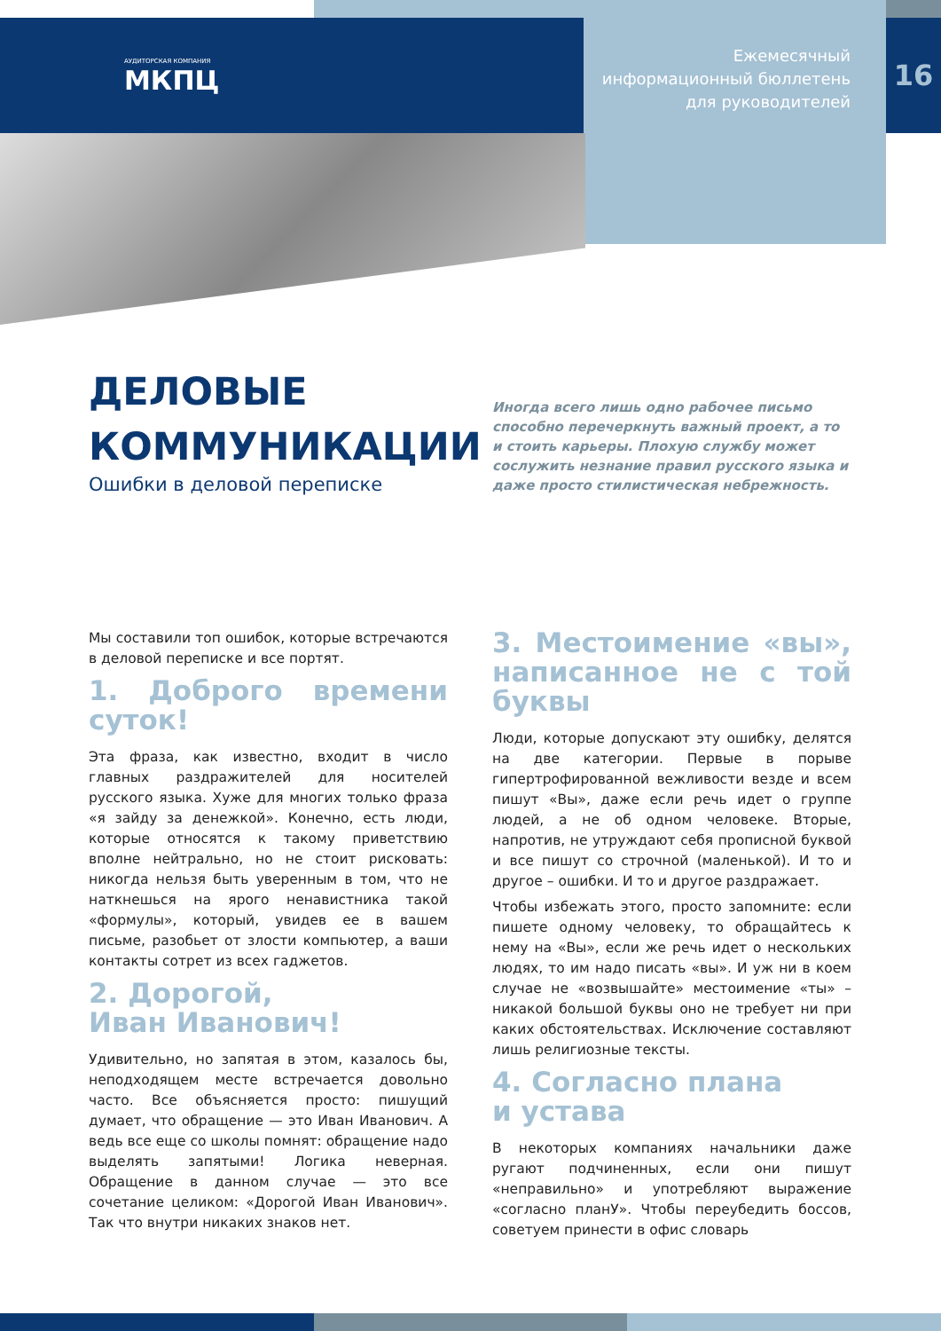АУДИТОРСКАЯ КОМПАНИЯ
МКПЦ
Ежемесячный
информационный бюллетень
для руководителей
16
ДЕЛОВЫЕ КОММУНИКАЦИИ
Ошибки в деловой переписке
Иногда всего лишь одно рабочее письмо способно перечеркнуть важный проект, а то и стоить карьеры. Плохую службу может сослужить незнание правил русского языка и даже просто стилистическая небрежность.
Мы составили топ ошибок, которые встречаются в деловой переписке и все портят.
1. Доброго времени суток!
Эта фраза, как известно, входит в число главных раздражителей для носителей русского языка. Хуже для многих только фраза «я зайду за денежкой». Конечно, есть люди, которые относятся к такому приветствию вполне нейтрально, но не стоит рисковать: никогда нельзя быть уверенным в том, что не наткнешься на ярого ненавистника такой «формулы», который, увидев ее в вашем письме, разобьет от злости компьютер, а ваши контакты сотрет из всех гаджетов.
2. Дорогой,
Иван Иванович!
Удивительно, но запятая в этом, казалось бы, неподходящем месте встречается довольно часто. Все объясняется просто: пишущий думает, что обращение — это Иван Иванович. А ведь все еще со школы помнят: обращение надо выделять запятыми! Логика неверная. Обращение в данном случае — это все сочетание целиком: «Дорогой Иван Иванович». Так что внутри никаких знаков нет.
3. Местоимение «вы», написанное не с той буквы
Люди, которые допускают эту ошибку, делятся на две категории. Первые в порыве гипертрофированной вежливости везде и всем пишут «Вы», даже если речь идет о группе людей, а не об одном человеке. Вторые, напротив, не утруждают себя прописной буквой и все пишут со строчной (маленькой). И то и другое – ошибки. И то и другое раздражает.
Чтобы избежать этого, просто запомните: если пишете одному человеку, то обращайтесь к нему на «Вы», если же речь идет о нескольких людях, то им надо писать «вы». И уж ни в коем случае не «возвышайте» местоимение «ты» – никакой большой буквы оно не требует ни при каких обстоятельствах. Исключение составляют лишь религиозные тексты.
4. Согласно плана
и устава
В некоторых компаниях начальники даже ругают подчиненных, если они пишут «неправильно» и употребляют выражение «согласно планУ». Чтобы переубедить боссов, советуем принести в офис словарь